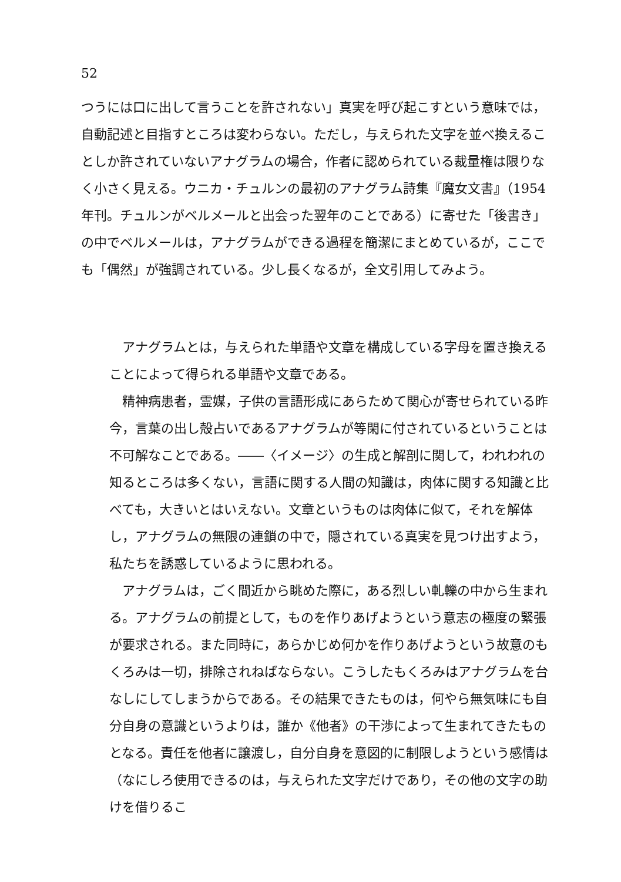52
つうには口に出して言うことを許されない」真実を呼び起こすという意味では，自動記述と目指すところは変わらない。ただし，与えられた文字を並べ換えることしか許されていないアナグラムの場合，作者に認められている裁量権は限りなく小さく見える。ウニカ・チュルンの最初のアナグラム詩集『魔女文書』（1954 年刊。チュルンがベルメールと出会った翌年のことである）に寄せた「後書き」の中でベルメールは，アナグラムができる過程を簡潔にまとめているが，ここでも「偶然」が強調されている。少し長くなるが，全文引用してみよう。
アナグラムとは，与えられた単語や文章を構成している字母を置き換えることによって得られる単語や文章である。
精神病患者，霊媒，子供の言語形成にあらためて関心が寄せられている昨今，言葉の出し殻占いであるアナグラムが等閑に付されているということは不可解なことである。――〈イメージ〉の生成と解剖に関して，われわれの知るところは多くない，言語に関する人間の知識は，肉体に関する知識と比べても，大きいとはいえない。文章というものは肉体に似て，それを解体し，アナグラムの無限の連鎖の中で，隠されている真実を見つけ出すよう，私たちを誘惑しているように思われる。
アナグラムは，ごく間近から眺めた際に，ある烈しい軋轢の中から生まれる。アナグラムの前提として，ものを作りあげようという意志の極度の緊張が要求される。また同時に，あらかじめ何かを作りあげようという故意のもくろみは一切，排除されねばならない。こうしたもくろみはアナグラムを台なしにしてしまうからである。その結果できたものは，何やら無気味にも自分自身の意識というよりは，誰か《他者》の干渉によって生まれてきたものとなる。責任を他者に譲渡し，自分自身を意図的に制限しようという感情は（なにしろ使用できるのは，与えられた文字だけであり，その他の文字の助けを借りるこ